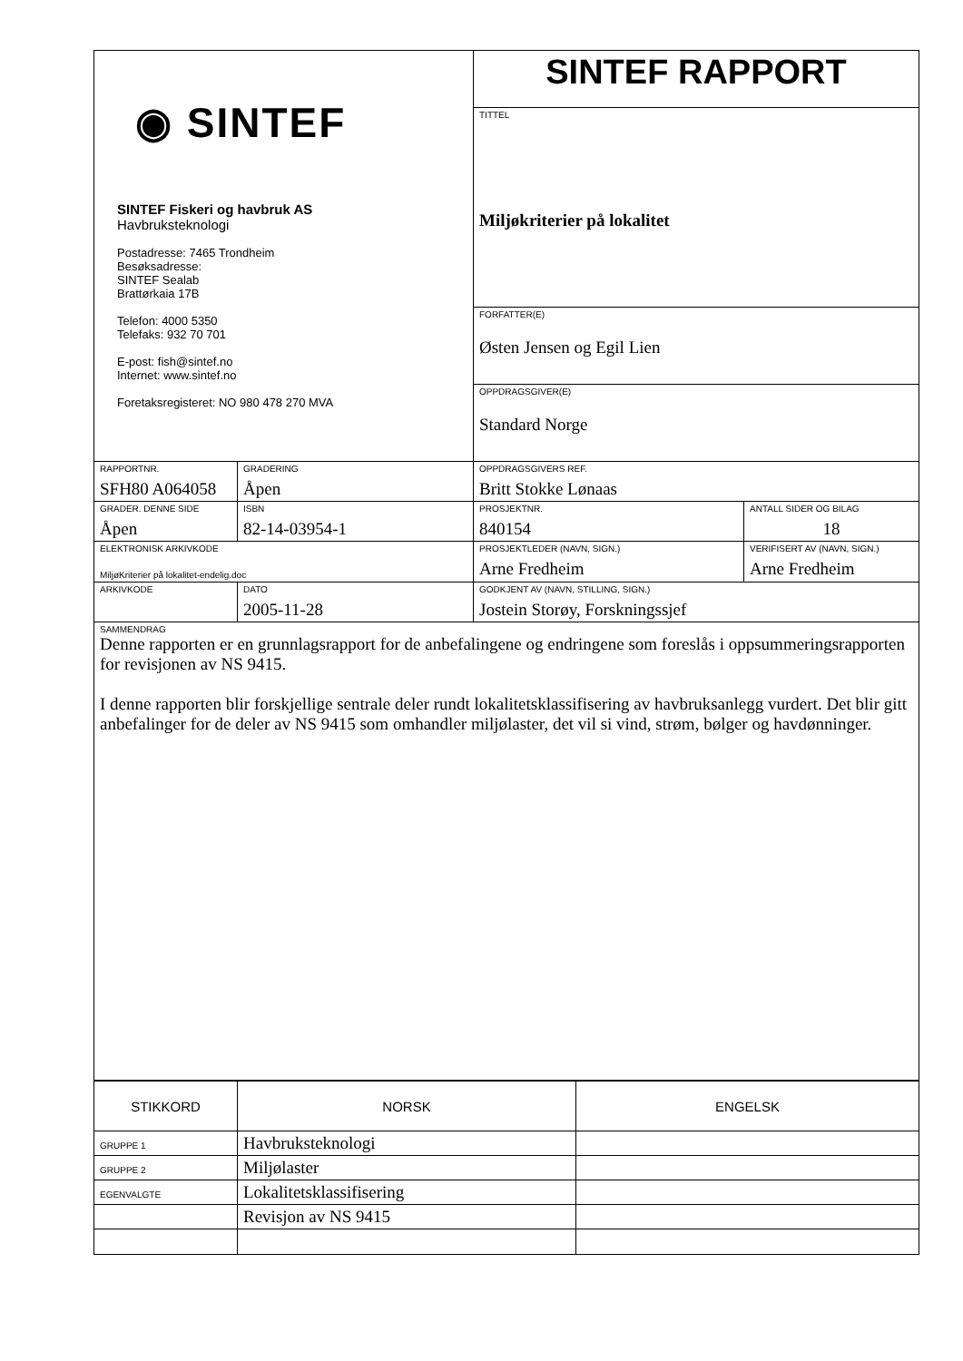| ◉ SINTEF SINTEF Fiskeri og havbruk AS Havbruksteknologi Postadresse: 7465 Trondheim Besøksadresse: SINTEF Sealab Brattørkaia 17B Telefon: 4000 5350 Telefaks: 932 70 701 E-post: fish@sintef.no Internet: www.sintef.no Foretaksregisteret: NO 980 478 270 MVA | | SINTEF RAPPORT | | |
| | | TITTEL Miljøkriterier på lokalitet | | |
| | | FORFATTER(E) Østen Jensen og Egil Lien | | |
| | | OPPDRAGSGIVER(E) Standard Norge | | |
| RAPPORTNR. SFH80 A064058 | GRADERING Åpen | OPPDRAGSGIVERS REF. Britt Stokke Lønaas | | |
| GRADER. DENNE SIDE Åpen | ISBN 82-14-03954-1 | PROSJEKTNR. 840154 | | ANTALL SIDER OG BILAG 18 |
| ELEKTRONISK ARKIVKODE MiljøKriterier på lokalitet-endelig.doc | | PROSJEKTLEDER (NAVN, SIGN.) Arne Fredheim | VERIFISERT AV (NAVN, SIGN.) Arne Fredheim | |
| ARKIVKODE | DATO 2005-11-28 | GODKJENT AV (NAVN, STILLING, SIGN.) Jostein Storøy, Forskningssjef | | |
| SAMMENDRAG Denne rapporten er en grunnlagsrapport for de anbefalingene og endringene som foreslås i oppsummeringsrapporten for revisjonen av NS 9415. I denne rapporten blir forskjellige sentrale deler rundt lokalitetsklassifisering av havbruksanlegg vurdert. Det blir gitt anbefalinger for de deler av NS 9415 som omhandler miljølaster, det vil si vind, strøm, bølger og havdønninger. | | | | |
| STIKKORD | NORSK | ENGELSK |
| GRUPPE 1 | Havbruksteknologi | |
| GRUPPE 2 | Miljølaster | |
| EGENVALGTE | Lokalitetsklassifisering | |
| | Revisjon av NS 9415 | |